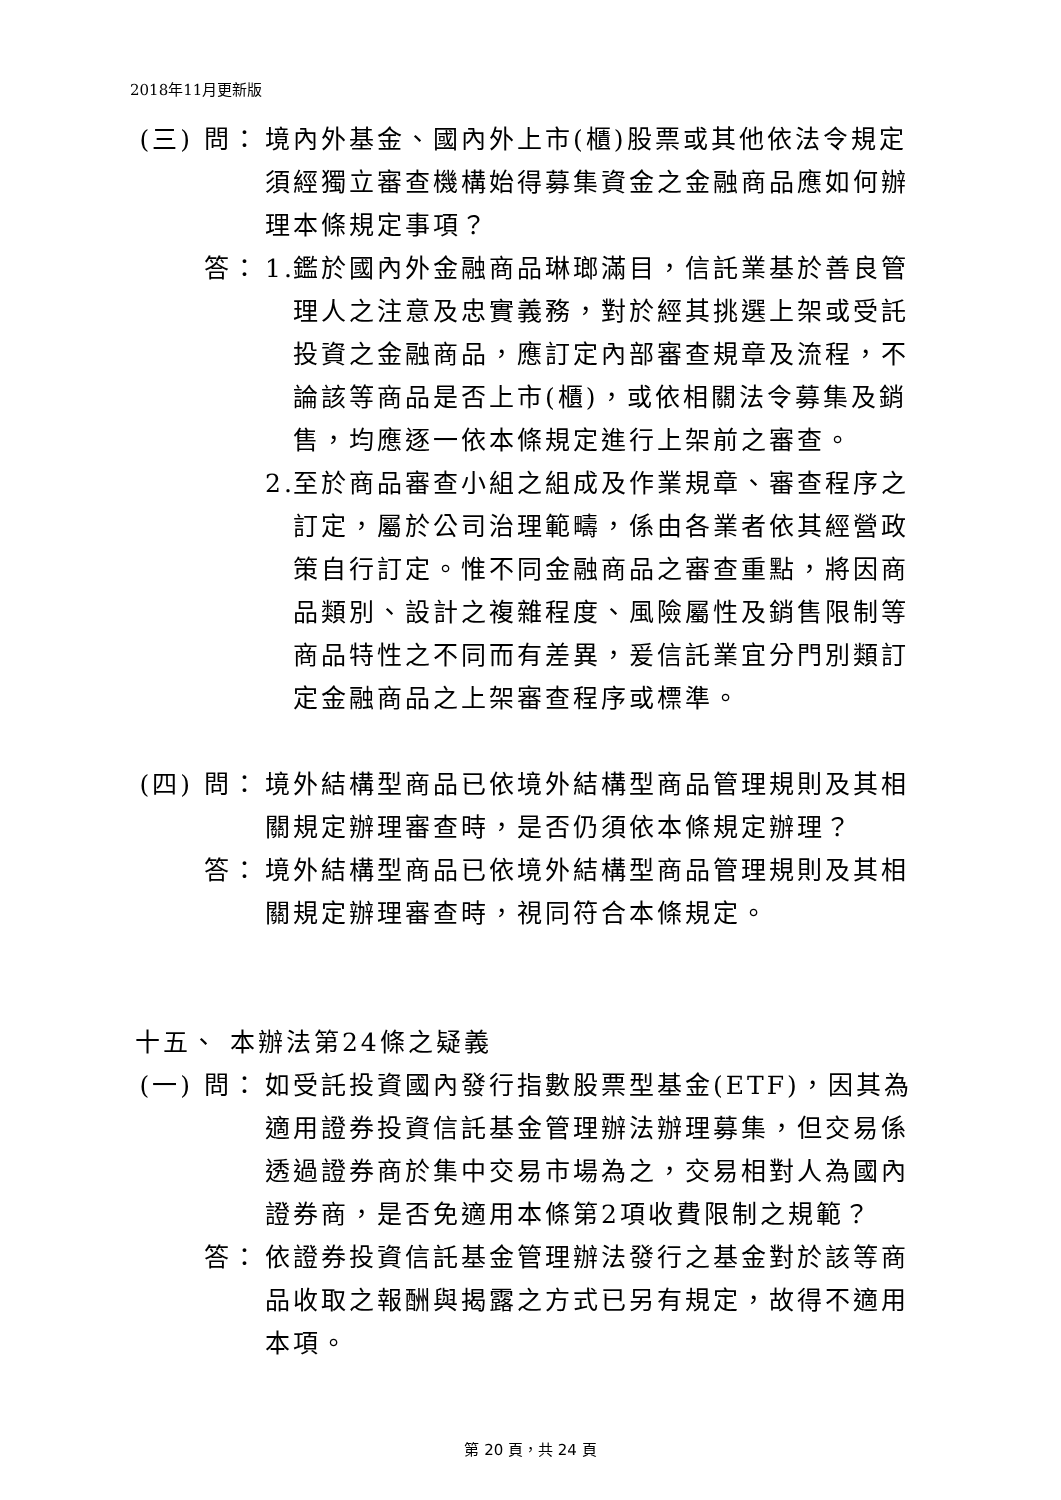2018年11月更新版
(三) 問：
境內外基金、國內外上市(櫃)股票或其他依法令規定須經獨立審查機構始得募集資金之金融商品應如何辦理本條規定事項？
答： 1.
鑑於國內外金融商品琳瑯滿目，信託業基於善良管理人之注意及忠實義務，對於經其挑選上架或受託投資之金融商品，應訂定內部審查規章及流程，不論該等商品是否上市(櫃)，或依相關法令募集及銷售，均應逐一依本條規定進行上架前之審查。
2.
至於商品審查小組之組成及作業規章、審查程序之訂定，屬於公司治理範疇，係由各業者依其經營政策自行訂定。惟不同金融商品之審查重點，將因商品類別、設計之複雜程度、風險屬性及銷售限制等商品特性之不同而有差異，爰信託業宜分門別類訂定金融商品之上架審查程序或標準。
(四) 問：
境外結構型商品已依境外結構型商品管理規則及其相關規定辦理審查時，是否仍須依本條規定辦理？
答： 境外結構型商品已依境外結構型商品管理規則及其相關規定辦理審查時，視同符合本條規定。
十五、 本辦法第24條之疑義
(一) 問：
如受託投資國內發行指數股票型基金(ETF)，因其為適用證券投資信託基金管理辦法辦理募集，但交易係透過證券商於集中交易市場為之，交易相對人為國內證券商，是否免適用本條第2項收費限制之規範？
答： 依證券投資信託基金管理辦法發行之基金對於該等商品收取之報酬與揭露之方式已另有規定，故得不適用本項。
第 20 頁，共 24 頁